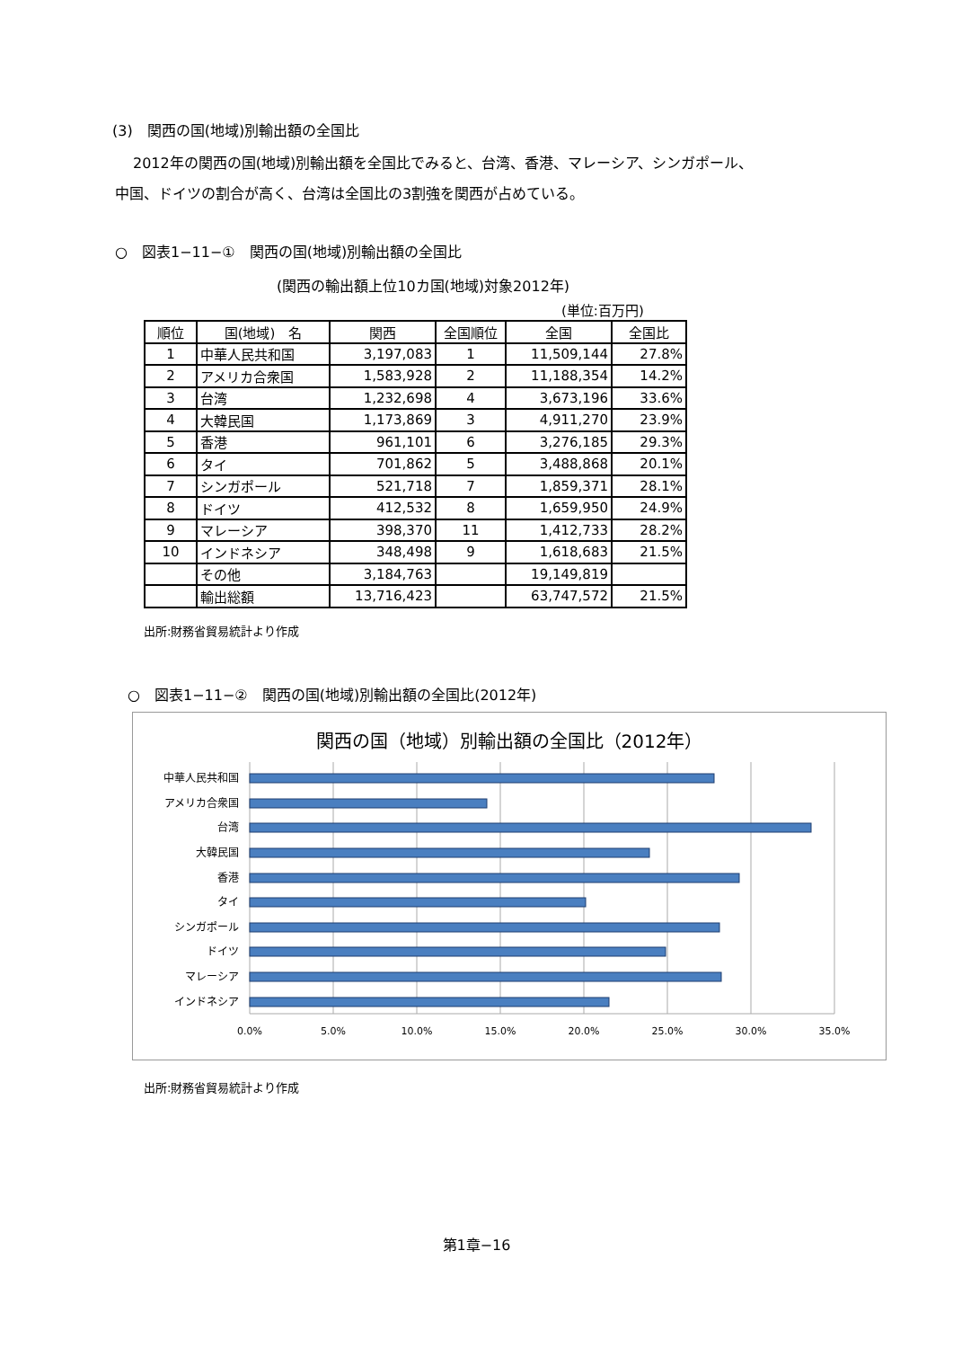(3)　関西の国(地域)別輸出額の全国比
2012年の関西の国(地域)別輸出額を全国比でみると、台湾、香港、マレーシア、シンガポール、
中国、ドイツの割合が高く、台湾は全国比の3割強を関西が占めている。
○　図表1−11−①　関西の国(地域)別輸出額の全国比
(関西の輸出額上位10カ国(地域)対象2012年)
(単位:百万円)
| 順位 | 国(地域) 名 | 関西 | 全国順位 | 全国 | 全国比 |
| --- | --- | --- | --- | --- | --- |
| 1 | 中華人民共和国 | 3,197,083 | 1 | 11,509,144 | 27.8% |
| 2 | アメリカ合衆国 | 1,583,928 | 2 | 11,188,354 | 14.2% |
| 3 | 台湾 | 1,232,698 | 4 | 3,673,196 | 33.6% |
| 4 | 大韓民国 | 1,173,869 | 3 | 4,911,270 | 23.9% |
| 5 | 香港 | 961,101 | 6 | 3,276,185 | 29.3% |
| 6 | タイ | 701,862 | 5 | 3,488,868 | 20.1% |
| 7 | シンガポール | 521,718 | 7 | 1,859,371 | 28.1% |
| 8 | ドイツ | 412,532 | 8 | 1,659,950 | 24.9% |
| 9 | マレーシア | 398,370 | 11 | 1,412,733 | 28.2% |
| 10 | インドネシア | 348,498 | 9 | 1,618,683 | 21.5% |
| | その他 | 3,184,763 | | 19,149,819 | |
| | 輸出総額 | 13,716,423 | | 63,747,572 | 21.5% |
出所:財務省貿易統計より作成
○　図表1−11−②　関西の国(地域)別輸出額の全国比(2012年)
関西の国（地域）別輸出額の全国比（2012年）
中華人民共和国
アメリカ合衆国
台湾
大韓民国
香港
タイ
シンガポール
ドイツ
マレーシア
インドネシア
0.0%
5.0%
10.0%
15.0%
20.0%
25.0%
30.0%
35.0%
出所:財務省貿易統計より作成
第1章−16